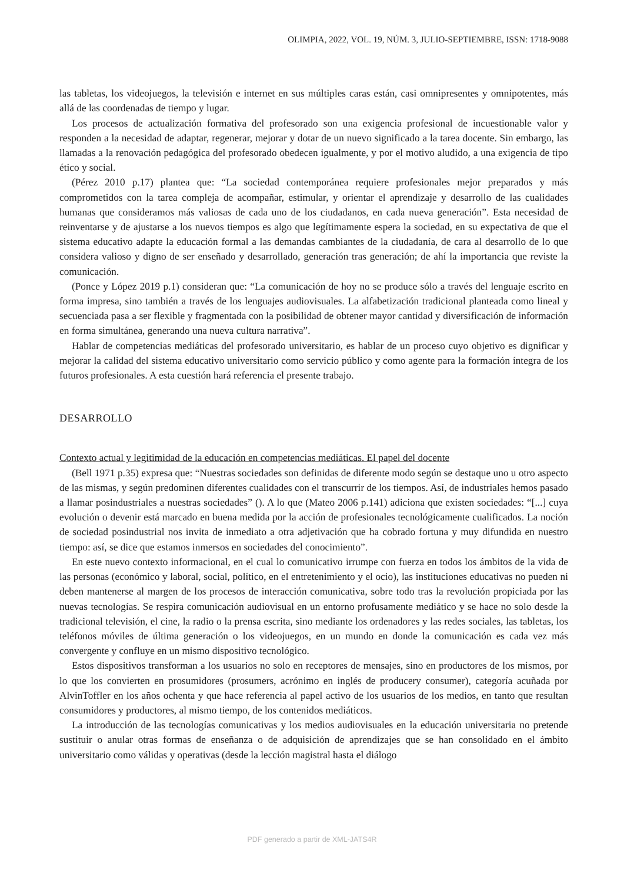OLIMPIA, 2022, VOL. 19, NÚM. 3, JULIO-SEPTIEMBRE, ISSN: 1718-9088
las tabletas, los videojuegos, la televisión e internet en sus múltiples caras están, casi omnipresentes y omnipotentes, más allá de las coordenadas de tiempo y lugar.
Los procesos de actualización formativa del profesorado son una exigencia profesional de incuestionable valor y responden a la necesidad de adaptar, regenerar, mejorar y dotar de un nuevo significado a la tarea docente. Sin embargo, las llamadas a la renovación pedagógica del profesorado obedecen igualmente, y por el motivo aludido, a una exigencia de tipo ético y social.
(Pérez 2010 p.17) plantea que: “La sociedad contemporánea requiere profesionales mejor preparados y más comprometidos con la tarea compleja de acompañar, estimular, y orientar el aprendizaje y desarrollo de las cualidades humanas que consideramos más valiosas de cada uno de los ciudadanos, en cada nueva generación”. Esta necesidad de reinventarse y de ajustarse a los nuevos tiempos es algo que legítimamente espera la sociedad, en su expectativa de que el sistema educativo adapte la educación formal a las demandas cambiantes de la ciudadanía, de cara al desarrollo de lo que considera valioso y digno de ser enseñado y desarrollado, generación tras generación; de ahí la importancia que reviste la comunicación.
(Ponce y López 2019 p.1) consideran que: “La comunicación de hoy no se produce sólo a través del lenguaje escrito en forma impresa, sino también a través de los lenguajes audiovisuales. La alfabetización tradicional planteada como lineal y secuenciada pasa a ser flexible y fragmentada con la posibilidad de obtener mayor cantidad y diversificación de información en forma simultánea, generando una nueva cultura narrativa”.
Hablar de competencias mediáticas del profesorado universitario, es hablar de un proceso cuyo objetivo es dignificar y mejorar la calidad del sistema educativo universitario como servicio público y como agente para la formación íntegra de los futuros profesionales. A esta cuestión hará referencia el presente trabajo.
DESARROLLO
Contexto actual y legitimidad de la educación en competencias mediáticas. El papel del docente
(Bell 1971 p.35) expresa que: “Nuestras sociedades son definidas de diferente modo según se destaque uno u otro aspecto de las mismas, y según predominen diferentes cualidades con el transcurrir de los tiempos. Así, de industriales hemos pasado a llamar posindustriales a nuestras sociedades” (). A lo que (Mateo 2006 p.141) adiciona que existen sociedades: “[...] cuya evolución o devenir está marcado en buena medida por la acción de profesionales tecnológicamente cualificados. La noción de sociedad posindustrial nos invita de inmediato a otra adjetivación que ha cobrado fortuna y muy difundida en nuestro tiempo: así, se dice que estamos inmersos en sociedades del conocimiento”.
En este nuevo contexto informacional, en el cual lo comunicativo irrumpe con fuerza en todos los ámbitos de la vida de las personas (económico y laboral, social, político, en el entretenimiento y el ocio), las instituciones educativas no pueden ni deben mantenerse al margen de los procesos de interacción comunicativa, sobre todo tras la revolución propiciada por las nuevas tecnologías. Se respira comunicación audiovisual en un entorno profusamente mediático y se hace no solo desde la tradicional televisión, el cine, la radio o la prensa escrita, sino mediante los ordenadores y las redes sociales, las tabletas, los teléfonos móviles de última generación o los videojuegos, en un mundo en donde la comunicación es cada vez más convergente y confluye en un mismo dispositivo tecnológico.
Estos dispositivos transforman a los usuarios no solo en receptores de mensajes, sino en productores de los mismos, por lo que los convierten en prosumidores (prosumers, acrónimo en inglés de producery consumer), categoría acuñada por AlvinToffler en los años ochenta y que hace referencia al papel activo de los usuarios de los medios, en tanto que resultan consumidores y productores, al mismo tiempo, de los contenidos mediáticos.
La introducción de las tecnologías comunicativas y los medios audiovisuales en la educación universitaria no pretende sustituir o anular otras formas de enseñanza o de adquisición de aprendizajes que se han consolidado en el ámbito universitario como válidas y operativas (desde la lección magistral hasta el diálogo
PDF generado a partir de XML-JATS4R